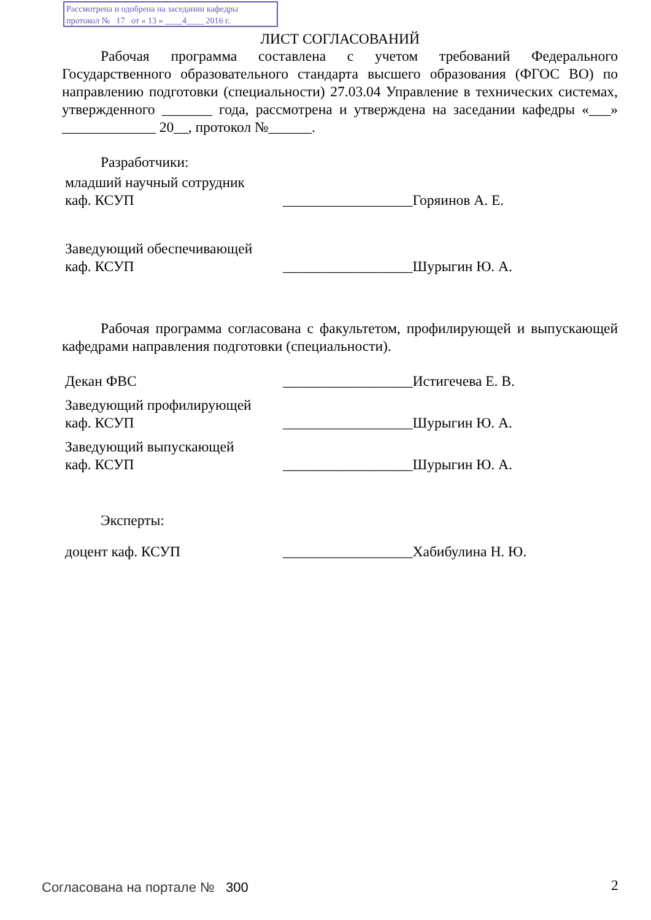Рассмотрена и одобрена на заседании кафедры
протокол № 17 от « 13 » ____4____ 2016 г.
ЛИСТ СОГЛАСОВАНИЙ
Рабочая программа составлена с учетом требований Федерального Государственного образовательного стандарта высшего образования (ФГОС ВО) по направлению подготовки (специальности) 27.03.04 Управление в технических системах, утвержденного _______ года, рассмотрена и утверждена на заседании кафедры «___» _____________ 20__, протокол №______.
Разработчики:
| младший научный сотрудник каф. КСУП | __________________ | Горяинов А. Е. |
| Заведующий обеспечивающей каф. КСУП | __________________ | Шурыгин Ю. А. |
Рабочая программа согласована с факультетом, профилирующей и выпускающей кафедрами направления подготовки (специальности).
| Декан ФВС | __________________ | Истигечева Е. В. |
| Заведующий профилирующей каф. КСУП | __________________ | Шурыгин Ю. А. |
| Заведующий выпускающей каф. КСУП | __________________ | Шурыгин Ю. А. |
Эксперты:
| доцент каф. КСУП | __________________ | Хабибулина Н. Ю. |
Согласована на портале № 300 2